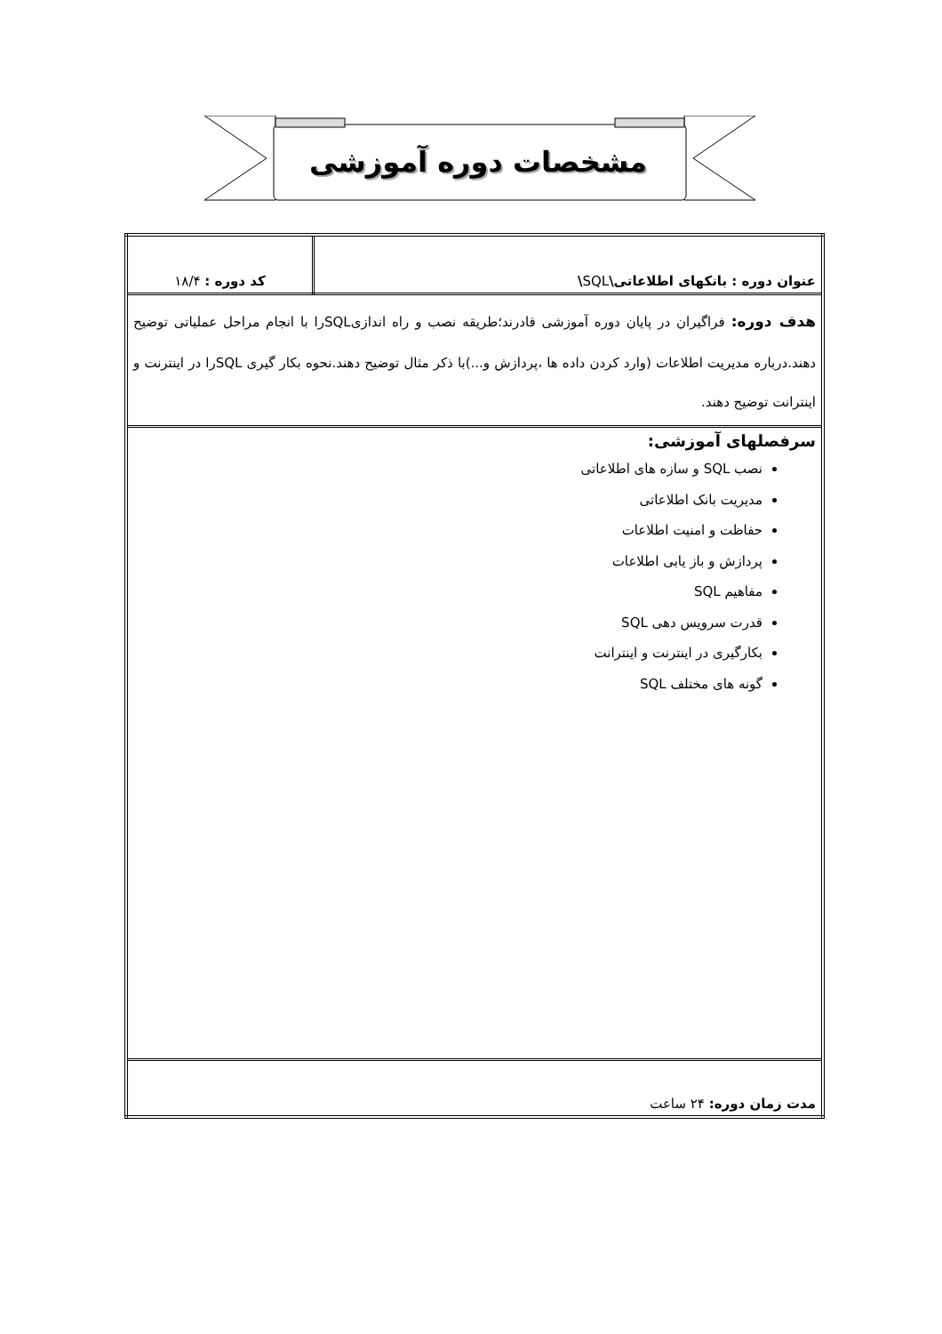مشخصات دوره آموزشی
| عنوان دوره : بانکهای اطلاعاتی\ SQL \ | کد دوره : ۱۸/۴ |
| هدف دوره: فراگیران در پایان دوره آموزشی قادرند؛طریقه نصب و راه اندازیSQLرا با انجام مراحل عملیاتی توضیح دهند.درباره مدیریت اطلاعات (وارد کردن داده ها ،پردازش و...)با ذکر مثال توضیح دهند.نحوه بکار گیری SQLرا در اینترنت و اینترانت توضیح دهند. | |
| سرفصلهای آموزشی: نصب SQL و سازه های اطلاعاتی مدیریت بانک اطلاعاتی حفاظت و امنیت اطلاعات پردازش و باز یابی اطلاعات مفاهیم SQL قدرت سرویس دهی SQL بکارگیری در اینترنت و اینترانت گونه های مختلف SQL | |
| مدت زمان دوره: ۲۴ ساعت | |